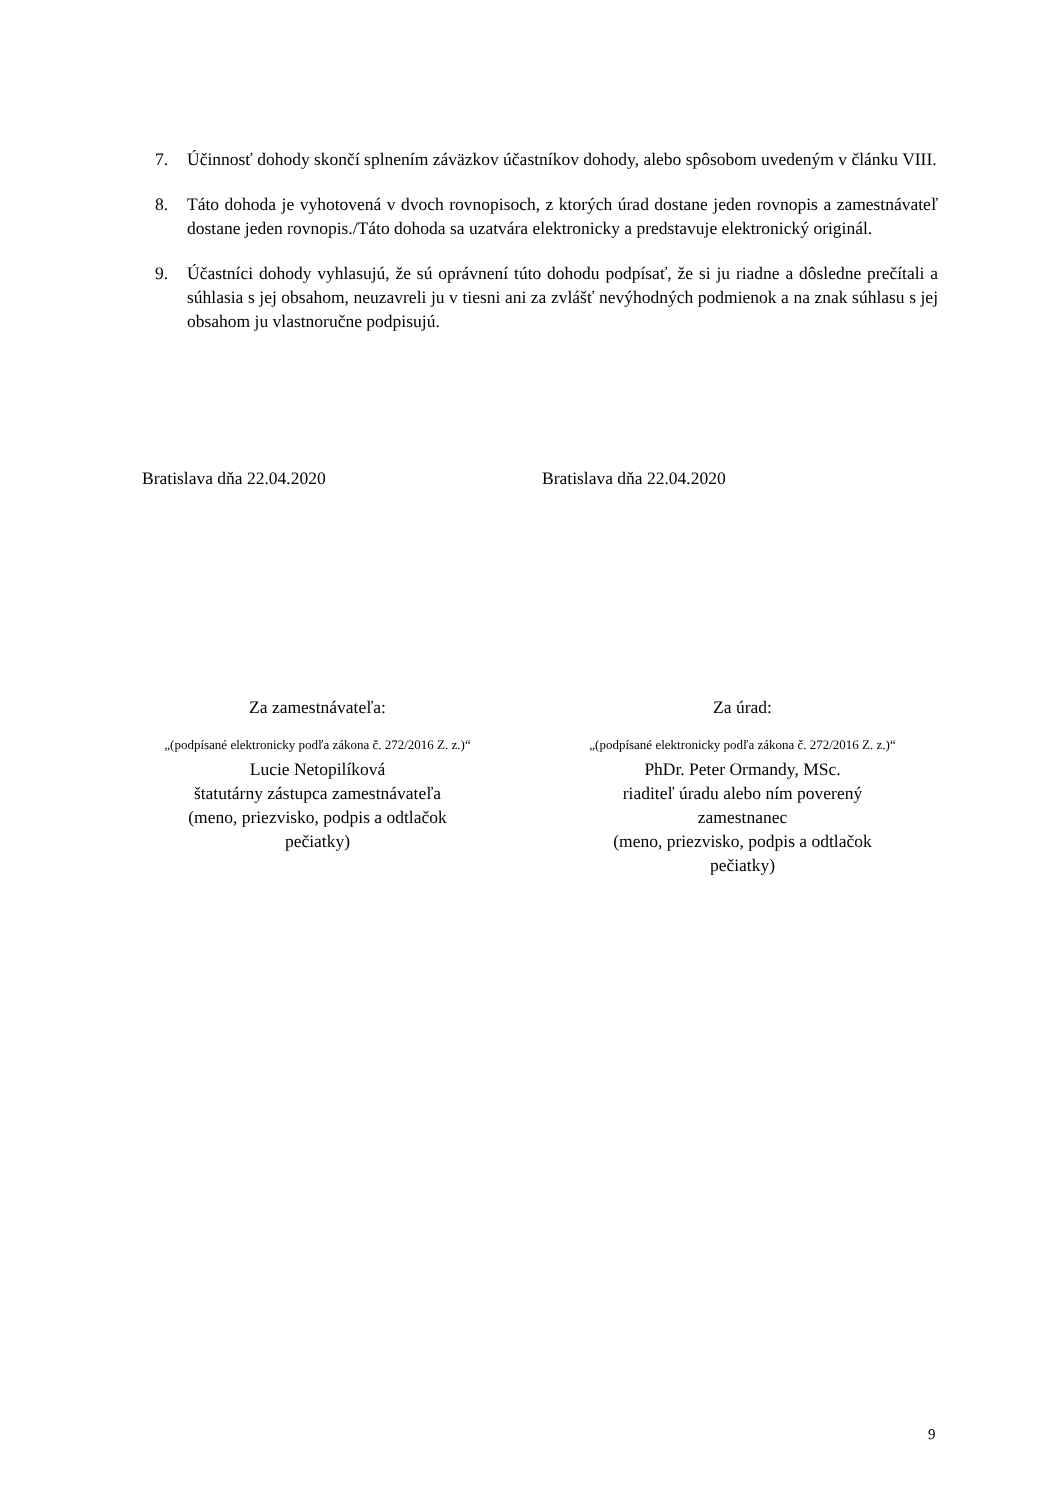7. Účinnosť dohody skončí splnením záväzkov účastníkov dohody, alebo spôsobom uvedeným v článku VIII.
8. Táto dohoda je vyhotovená v dvoch rovnopisoch, z ktorých úrad dostane jeden rovnopis a zamestnávateľ dostane jeden rovnopis./Táto dohoda sa uzatvára elektronicky a predstavuje elektronický originál.
9. Účastníci dohody vyhlasujú, že sú oprávnení túto dohodu podpísať, že si ju riadne a dôsledne prečítali a súhlasia s jej obsahom, neuzavreli ju v tiesni ani za zvlášť nevýhodných podmienok a na znak súhlasu s jej obsahom ju vlastnoručne podpisujú.
Bratislava dňa 22.04.2020 Bratislava dňa 22.04.2020
Za zamestnávateľa:
„(podpísané elektronicky podľa zákona č. 272/2016 Z. z.)“
Lucie Netopilíková
štatutárny zástupca zamestnávateľa
(meno, priezvisko, podpis a odtlačok
pečiatky)
Za úrad:
„(podpísané elektronicky podľa zákona č. 272/2016 Z. z.)“
PhDr. Peter Ormandy, MSc.
riaditeľ úradu alebo ním poverený
zamestnanec
(meno, priezvisko, podpis a odtlačok
pečiatky)
9